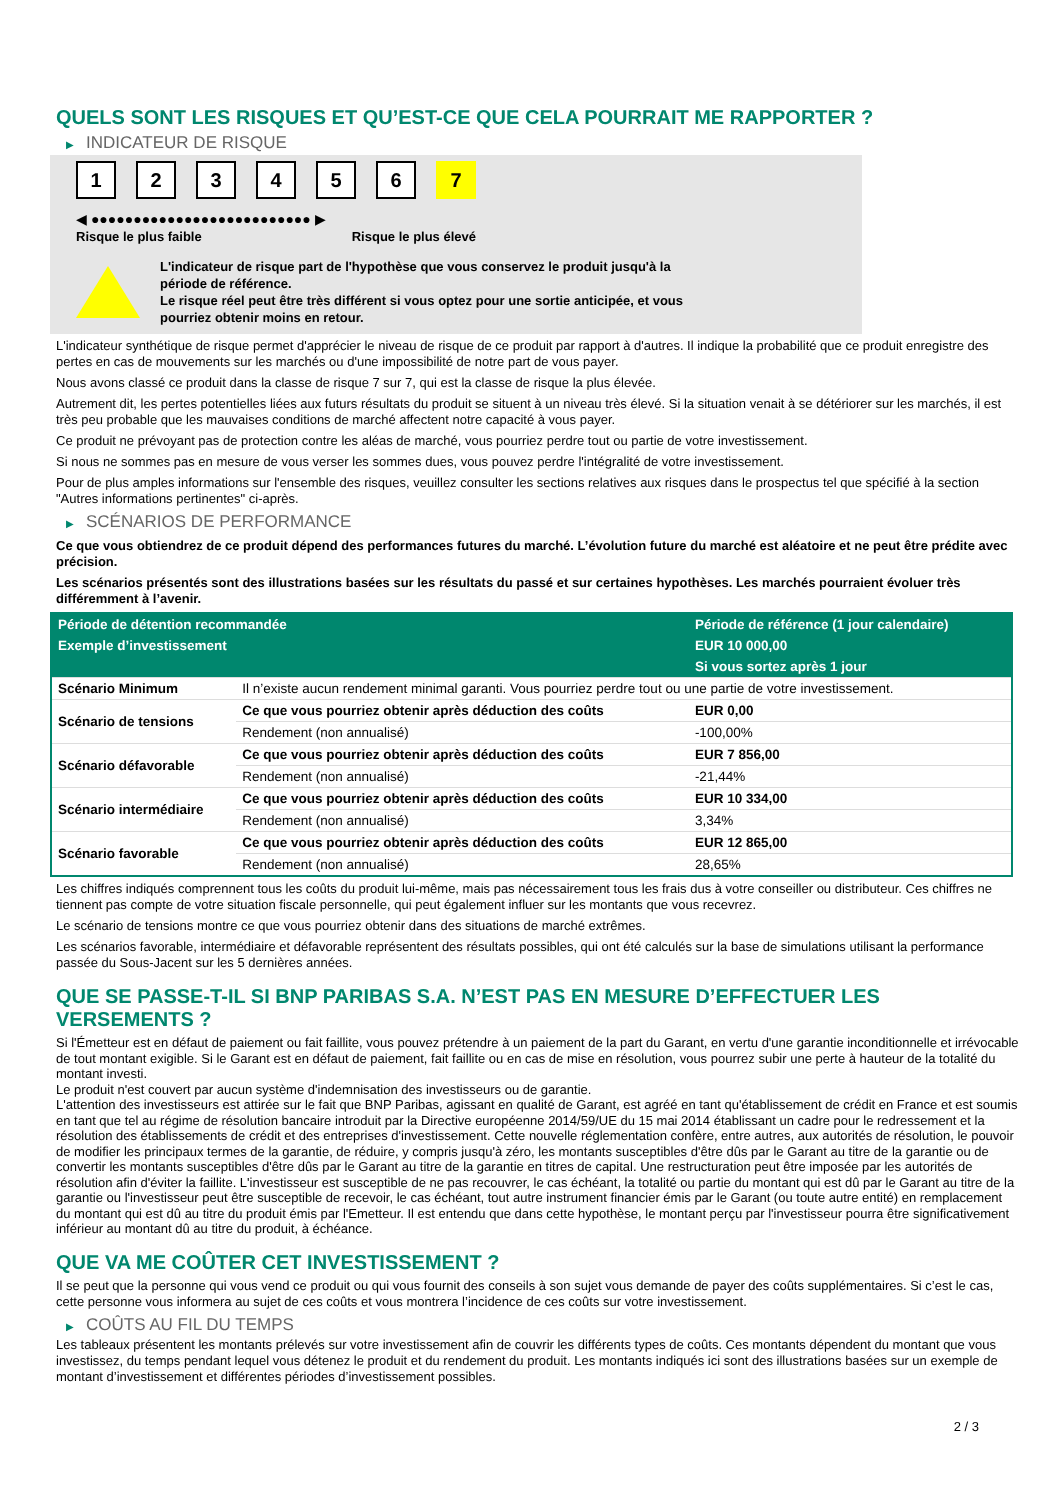QUELS SONT LES RISQUES ET QU’EST-CE QUE CELA POURRAIT ME RAPPORTER ?
▶ INDICATEUR DE RISQUE
123456 7
◀ ●●●●●●●●●●●●●●●●●●●●●●●●●● ▶
Risque le plus faible Risque le plus élevé
L'indicateur de risque part de l'hypothèse que vous conservez le produit jusqu'à la
période de référence.
Le risque réel peut être très différent si vous optez pour une sortie anticipée, et vous
pourriez obtenir moins en retour.
L'indicateur synthétique de risque permet d'apprécier le niveau de risque de ce produit par rapport à d'autres. Il indique la probabilité que ce produit enregistre des pertes en cas de mouvements sur les marchés ou d'une impossibilité de notre part de vous payer.
Nous avons classé ce produit dans la classe de risque 7 sur 7, qui est la classe de risque la plus élevée.
Autrement dit, les pertes potentielles liées aux futurs résultats du produit se situent à un niveau très élevé. Si la situation venait à se détériorer sur les marchés, il est très peu probable que les mauvaises conditions de marché affectent notre capacité à vous payer.
Ce produit ne prévoyant pas de protection contre les aléas de marché, vous pourriez perdre tout ou partie de votre investissement.
Si nous ne sommes pas en mesure de vous verser les sommes dues, vous pouvez perdre l'intégralité de votre investissement.
Pour de plus amples informations sur l'ensemble des risques, veuillez consulter les sections relatives aux risques dans le prospectus tel que spécifié à la section "Autres informations pertinentes" ci-après.
▶ SCÉNARIOS DE PERFORMANCE
Ce que vous obtiendrez de ce produit dépend des performances futures du marché. L’évolution future du marché est aléatoire et ne peut être prédite avec précision.
Les scénarios présentés sont des illustrations basées sur les résultats du passé et sur certaines hypothèses. Les marchés pourraient évoluer très différemment à l’avenir.
| Période de détention recommandée | | Période de référence (1 jour calendaire) |
| --- | --- | --- |
| Exemple d’investissement | | EUR 10 000,00 |
| | | Si vous sortez après 1 jour |
| Scénario Minimum | Il n’existe aucun rendement minimal garanti. Vous pourriez perdre tout ou une partie de votre investissement. | |
| Scénario de tensions | Ce que vous pourriez obtenir après déduction des coûts | EUR 0,00 |
| | Rendement (non annualisé) | -100,00% |
| Scénario défavorable | Ce que vous pourriez obtenir après déduction des coûts | EUR 7 856,00 |
| | Rendement (non annualisé) | -21,44% |
| Scénario intermédiaire | Ce que vous pourriez obtenir après déduction des coûts | EUR 10 334,00 |
| | Rendement (non annualisé) | 3,34% |
| Scénario favorable | Ce que vous pourriez obtenir après déduction des coûts | EUR 12 865,00 |
| | Rendement (non annualisé) | 28,65% |
Les chiffres indiqués comprennent tous les coûts du produit lui-même, mais pas nécessairement tous les frais dus à votre conseiller ou distributeur. Ces chiffres ne tiennent pas compte de votre situation fiscale personnelle, qui peut également influer sur les montants que vous recevrez.
Le scénario de tensions montre ce que vous pourriez obtenir dans des situations de marché extrêmes.
Les scénarios favorable, intermédiaire et défavorable représentent des résultats possibles, qui ont été calculés sur la base de simulations utilisant la performance passée du Sous-Jacent sur les 5 dernières années.
QUE SE PASSE-T-IL SI BNP PARIBAS S.A. N’EST PAS EN MESURE D’EFFECTUER LES VERSEMENTS ?
Si l'Émetteur est en défaut de paiement ou fait faillite, vous pouvez prétendre à un paiement de la part du Garant, en vertu d'une garantie inconditionnelle et irrévocable de tout montant exigible. Si le Garant est en défaut de paiement, fait faillite ou en cas de mise en résolution, vous pourrez subir une perte à hauteur de la totalité du montant investi.
Le produit n'est couvert par aucun système d'indemnisation des investisseurs ou de garantie.
L'attention des investisseurs est attirée sur le fait que BNP Paribas, agissant en qualité de Garant, est agréé en tant qu'établissement de crédit en France et est soumis en tant que tel au régime de résolution bancaire introduit par la Directive européenne 2014/59/UE du 15 mai 2014 établissant un cadre pour le redressement et la résolution des établissements de crédit et des entreprises d'investissement. Cette nouvelle réglementation confère, entre autres, aux autorités de résolution, le pouvoir de modifier les principaux termes de la garantie, de réduire, y compris jusqu'à zéro, les montants susceptibles d'être dûs par le Garant au titre de la garantie ou de convertir les montants susceptibles d'être dûs par le Garant au titre de la garantie en titres de capital. Une restructuration peut être imposée par les autorités de résolution afin d'éviter la faillite. L'investisseur est susceptible de ne pas recouvrer, le cas échéant, la totalité ou partie du montant qui est dû par le Garant au titre de la garantie ou l'investisseur peut être susceptible de recevoir, le cas échéant, tout autre instrument financier émis par le Garant (ou toute autre entité) en remplacement du montant qui est dû au titre du produit émis par l'Emetteur. Il est entendu que dans cette hypothèse, le montant perçu par l'investisseur pourra être significativement inférieur au montant dû au titre du produit, à échéance.
QUE VA ME COÛTER CET INVESTISSEMENT ?
Il se peut que la personne qui vous vend ce produit ou qui vous fournit des conseils à son sujet vous demande de payer des coûts supplémentaires. Si c’est le cas, cette personne vous informera au sujet de ces coûts et vous montrera l’incidence de ces coûts sur votre investissement.
▶ COÛTS AU FIL DU TEMPS
Les tableaux présentent les montants prélevés sur votre investissement afin de couvrir les différents types de coûts. Ces montants dépendent du montant que vous investissez, du temps pendant lequel vous détenez le produit et du rendement du produit. Les montants indiqués ici sont des illustrations basées sur un exemple de montant d’investissement et différentes périodes d’investissement possibles.
2 / 3